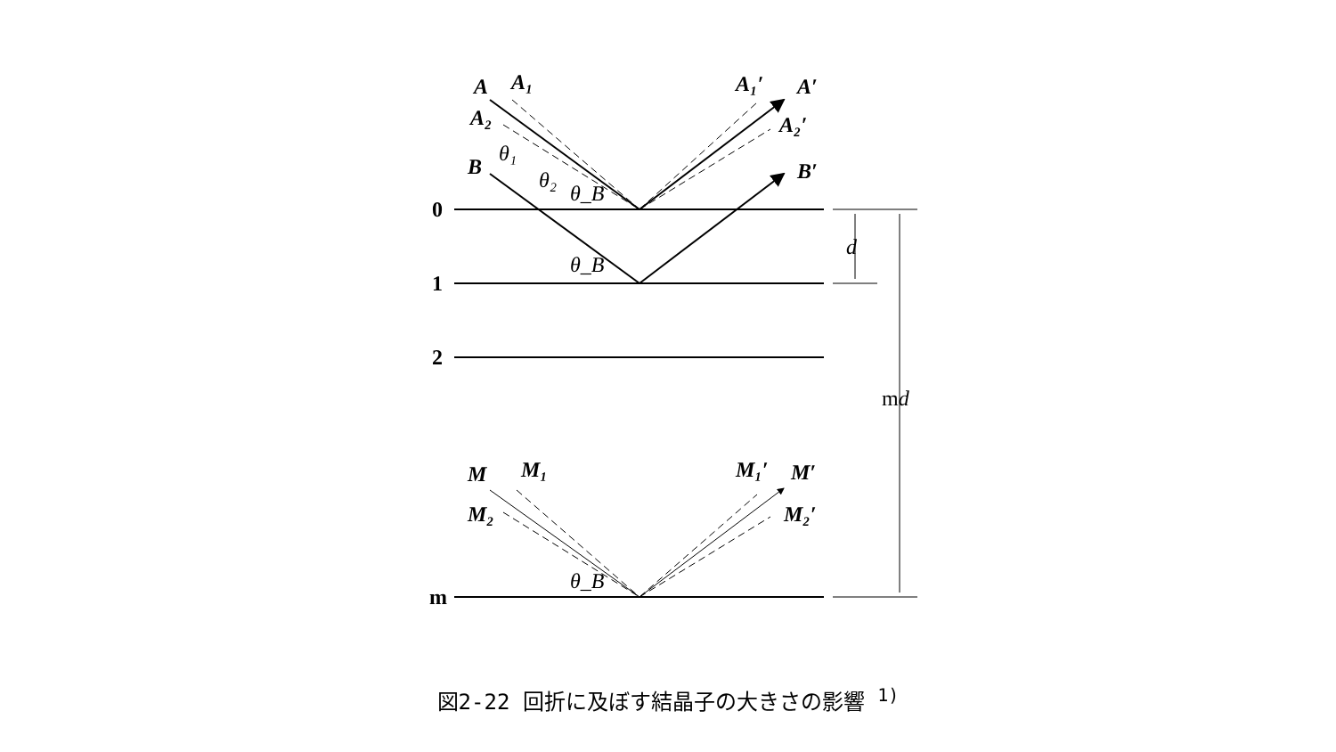A
A₁
A₂
A₁′
A′
A₂′
B
B′
M
M₁
M₂
M₁′
M′
M₂′
θ₁
θ₂
θ_B
θ_B
θ_B
d
0
1
2
m
md
図2-22 回折に及ぼす結晶子の大きさの影響 <sup>1)</sup>